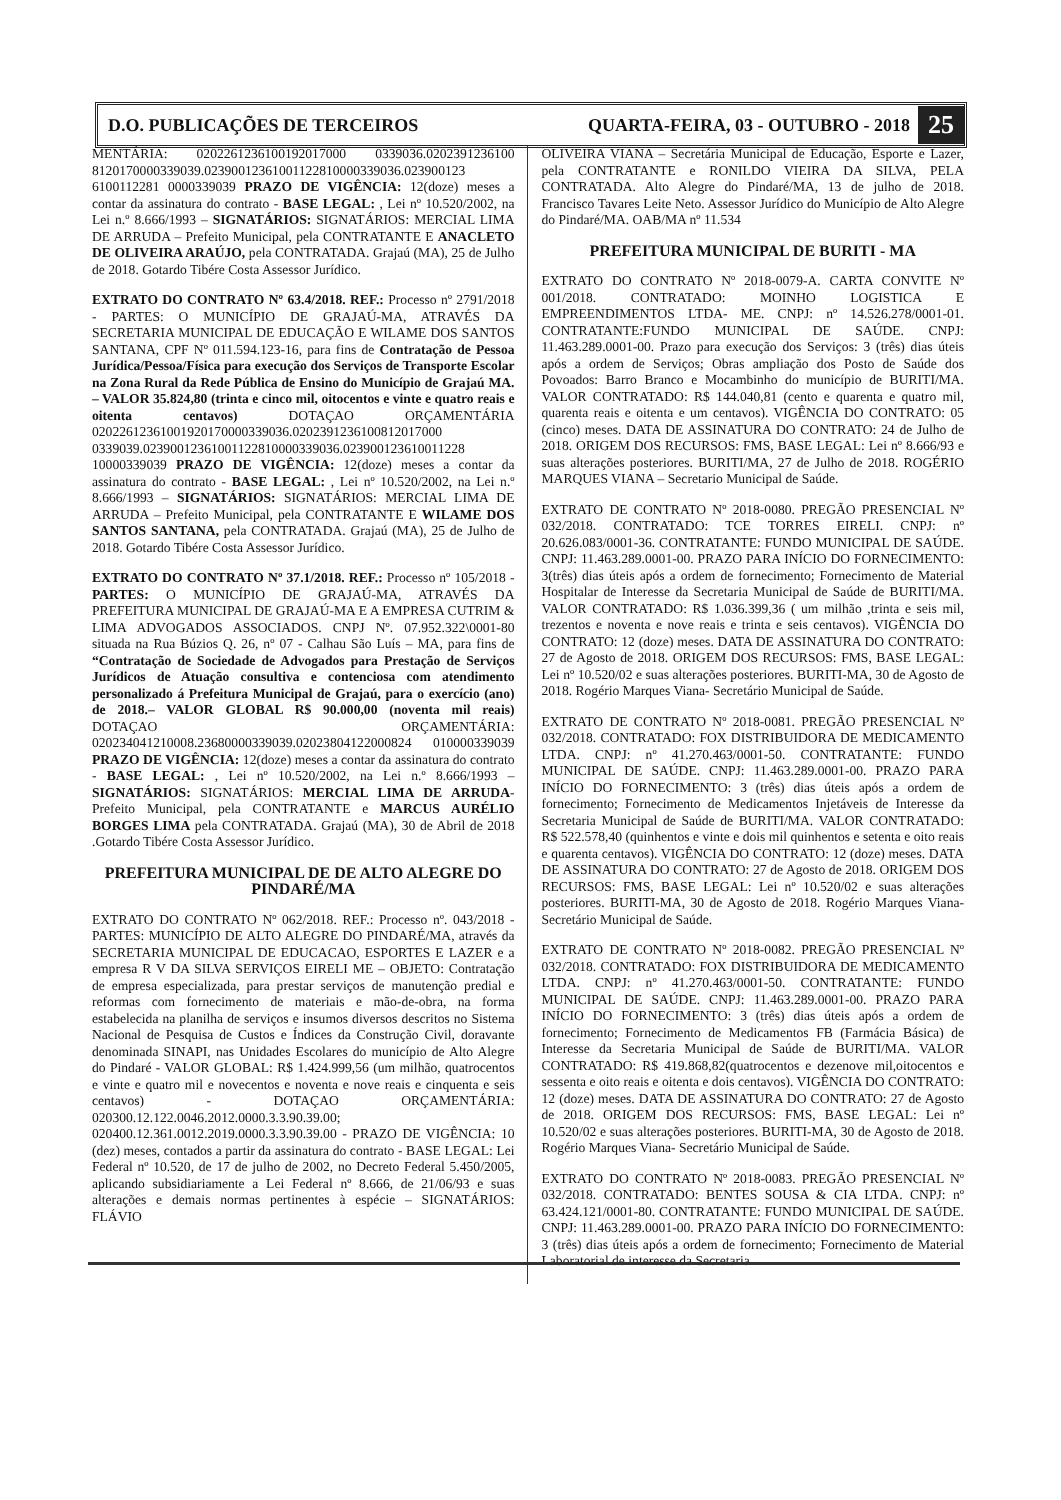D.O. PUBLICAÇÕES DE TERCEIROS QUARTA-FEIRA, 03 - OUTUBRO - 2018 25
MENTÁRIA: 0202261236100192017000 0339036.0202391236100 8120170000339039.02390012361001122810000339036.023900123 6100112281 0000339039 PRAZO DE VIGÊNCIA: 12(doze) meses a contar da assinatura do contrato - BASE LEGAL: , Lei nº 10.520/2002, na Lei n.º 8.666/1993 – SIGNATÁRIOS: SIGNATÁRIOS: MERCIAL LIMA DE ARRUDA – Prefeito Municipal, pela CONTRATANTE E ANACLETO DE OLIVEIRA ARAÚJO, pela CONTRATADA. Grajaú (MA), 25 de Julho de 2018. Gotardo Tibére Costa Assessor Jurídico.
EXTRATO DO CONTRATO Nº 63.4/2018. REF.: Processo nº 2791/2018 - PARTES: O MUNICÍPIO DE GRAJAÚ-MA, ATRAVÉS DA SECRETARIA MUNICIPAL DE EDUCAÇÃO E WILAME DOS SANTOS SANTANA, CPF Nº 011.594.123-16, para fins de Contratação de Pessoa Jurídica/Pessoa/Física para execução dos Serviços de Transporte Escolar na Zona Rural da Rede Pública de Ensino do Município de Grajaú MA. – VALOR 35.824,80 (trinta e cinco mil, oitocentos e vinte e quatro reais e oitenta centavos) DOTAÇAO ORÇAMENTÁRIA 02022612361001920170000339036.0202391236100812017000 0339039.02390012361001122810000339036.023900123610011228 10000339039 PRAZO DE VIGÊNCIA: 12(doze) meses a contar da assinatura do contrato - BASE LEGAL: , Lei nº 10.520/2002, na Lei n.º 8.666/1993 – SIGNATÁRIOS: SIGNATÁRIOS: MERCIAL LIMA DE ARRUDA – Prefeito Municipal, pela CONTRATANTE E WILAME DOS SANTOS SANTANA, pela CONTRATADA. Grajaú (MA), 25 de Julho de 2018. Gotardo Tibére Costa Assessor Jurídico.
EXTRATO DO CONTRATO Nº 37.1/2018. REF.: Processo nº 105/2018 - PARTES: O MUNICÍPIO DE GRAJAÚ-MA, ATRAVÉS DA PREFEITURA MUNICIPAL DE GRAJAÚ-MA E A EMPRESA CUTRIM & LIMA ADVOGADOS ASSOCIADOS. CNPJ Nº. 07.952.322\0001-80 situada na Rua Búzios Q. 26, nº 07 - Calhau São Luís – MA, para fins de “Contratação de Sociedade de Advogados para Prestação de Serviços Jurídicos de Atuação consultiva e contenciosa com atendimento personalizado á Prefeitura Municipal de Grajaú, para o exercício (ano) de 2018.– VALOR GLOBAL R$ 90.000,00 (noventa mil reais) DOTAÇAO ORÇAMENTÁRIA: 020234041210008.23680000339039.02023804122000824 010000339039 PRAZO DE VIGÊNCIA: 12(doze) meses a contar da assinatura do contrato - BASE LEGAL: , Lei nº 10.520/2002, na Lei n.º 8.666/1993 – SIGNATÁRIOS: SIGNATÁRIOS: MERCIAL LIMA DE ARRUDA-Prefeito Municipal, pela CONTRATANTE e MARCUS AURÉLIO BORGES LIMA pela CONTRATADA. Grajaú (MA), 30 de Abril de 2018 .Gotardo Tibére Costa Assessor Jurídico.
PREFEITURA MUNICIPAL DE DE ALTO ALEGRE DO PINDARÉ/MA
EXTRATO DO CONTRATO Nº 062/2018. REF.: Processo nº. 043/2018 - PARTES: MUNICÍPIO DE ALTO ALEGRE DO PINDARÉ/MA, através da SECRETARIA MUNICIPAL DE EDUCACAO, ESPORTES E LAZER e a empresa R V DA SILVA SERVIÇOS EIRELI ME – OBJETO: Contratação de empresa especializada, para prestar serviços de manutenção predial e reformas com fornecimento de materiais e mão-de-obra, na forma estabelecida na planilha de serviços e insumos diversos descritos no Sistema Nacional de Pesquisa de Custos e Índices da Construção Civil, doravante denominada SINAPI, nas Unidades Escolares do município de Alto Alegre do Pindaré - VALOR GLOBAL: R$ 1.424.999,56 (um milhão, quatrocentos e vinte e quatro mil e novecentos e noventa e nove reais e cinquenta e seis centavos) - DOTAÇAO ORÇAMENTÁRIA: 020300.12.122.0046.2012.0000.3.3.90.39.00; 020400.12.361.0012.2019.0000.3.3.90.39.00 - PRAZO DE VIGÊNCIA: 10 (dez) meses, contados a partir da assinatura do contrato - BASE LEGAL: Lei Federal nº 10.520, de 17 de julho de 2002, no Decreto Federal 5.450/2005, aplicando subsidiariamente a Lei Federal nº 8.666, de 21/06/93 e suas alterações e demais normas pertinentes à espécie – SIGNATÁRIOS: FLÁVIO
OLIVEIRA VIANA – Secretária Municipal de Educação, Esporte e Lazer, pela CONTRATANTE e RONILDO VIEIRA DA SILVA, PELA CONTRATADA. Alto Alegre do Pindaré/MA, 13 de julho de 2018. Francisco Tavares Leite Neto. Assessor Jurídico do Município de Alto Alegre do Pindaré/MA. OAB/MA nº 11.534
PREFEITURA MUNICIPAL DE BURITI - MA
EXTRATO DO CONTRATO Nº 2018-0079-A. CARTA CONVITE Nº 001/2018. CONTRATADO: MOINHO LOGISTICA E EMPREENDIMENTOS LTDA- ME. CNPJ: nº 14.526.278/0001-01. CONTRATANTE:FUNDO MUNICIPAL DE SAÚDE. CNPJ: 11.463.289.0001-00. Prazo para execução dos Serviços: 3 (três) dias úteis após a ordem de Serviços; Obras ampliação dos Posto de Saúde dos Povoados: Barro Branco e Mocambinho do município de BURITI/MA. VALOR CONTRATADO: R$ 144.040,81 (cento e quarenta e quatro mil, quarenta reais e oitenta e um centavos). VIGÊNCIA DO CONTRATO: 05 (cinco) meses. DATA DE ASSINATURA DO CONTRATO: 24 de Julho de 2018. ORIGEM DOS RECURSOS: FMS, BASE LEGAL: Lei nº 8.666/93 e suas alterações posteriores. BURITI/MA, 27 de Julho de 2018. ROGÉRIO MARQUES VIANA – Secretario Municipal de Saúde.
EXTRATO DE CONTRATO Nº 2018-0080. PREGÃO PRESENCIAL Nº 032/2018. CONTRATADO: TCE TORRES EIRELI. CNPJ: nº 20.626.083/0001-36. CONTRATANTE: FUNDO MUNICIPAL DE SAÚDE. CNPJ: 11.463.289.0001-00. PRAZO PARA INÍCIO DO FORNECIMENTO: 3(três) dias úteis após a ordem de fornecimento; Fornecimento de Material Hospitalar de Interesse da Secretaria Municipal de Saúde de BURITI/MA. VALOR CONTRATADO: R$ 1.036.399,36 ( um milhão ,trinta e seis mil, trezentos e noventa e nove reais e trinta e seis centavos). VIGÊNCIA DO CONTRATO: 12 (doze) meses. DATA DE ASSINATURA DO CONTRATO: 27 de Agosto de 2018. ORIGEM DOS RECURSOS: FMS, BASE LEGAL: Lei nº 10.520/02 e suas alterações posteriores. BURITI-MA, 30 de Agosto de 2018. Rogério Marques Viana- Secretário Municipal de Saúde.
EXTRATO DE CONTRATO Nº 2018-0081. PREGÃO PRESENCIAL Nº 032/2018. CONTRATADO: FOX DISTRIBUIDORA DE MEDICAMENTO LTDA. CNPJ: nº 41.270.463/0001-50. CONTRATANTE: FUNDO MUNICIPAL DE SAÚDE. CNPJ: 11.463.289.0001-00. PRAZO PARA INÍCIO DO FORNECIMENTO: 3 (três) dias úteis após a ordem de fornecimento; Fornecimento de Medicamentos Injetáveis de Interesse da Secretaria Municipal de Saúde de BURITI/MA. VALOR CONTRATADO: R$ 522.578,40 (quinhentos e vinte e dois mil quinhentos e setenta e oito reais e quarenta centavos). VIGÊNCIA DO CONTRATO: 12 (doze) meses. DATA DE ASSINATURA DO CONTRATO: 27 de Agosto de 2018. ORIGEM DOS RECURSOS: FMS, BASE LEGAL: Lei nº 10.520/02 e suas alterações posteriores. BURITI-MA, 30 de Agosto de 2018. Rogério Marques Viana- Secretário Municipal de Saúde.
EXTRATO DE CONTRATO Nº 2018-0082. PREGÃO PRESENCIAL Nº 032/2018. CONTRATADO: FOX DISTRIBUIDORA DE MEDICAMENTO LTDA. CNPJ: nº 41.270.463/0001-50. CONTRATANTE: FUNDO MUNICIPAL DE SAÚDE. CNPJ: 11.463.289.0001-00. PRAZO PARA INÍCIO DO FORNECIMENTO: 3 (três) dias úteis após a ordem de fornecimento; Fornecimento de Medicamentos FB (Farmácia Básica) de Interesse da Secretaria Municipal de Saúde de BURITI/MA. VALOR CONTRATADO: R$ 419.868,82(quatrocentos e dezenove mil,oitocentos e sessenta e oito reais e oitenta e dois centavos). VIGÊNCIA DO CONTRATO: 12 (doze) meses. DATA DE ASSINATURA DO CONTRATO: 27 de Agosto de 2018. ORIGEM DOS RECURSOS: FMS, BASE LEGAL: Lei nº 10.520/02 e suas alterações posteriores. BURITI-MA, 30 de Agosto de 2018. Rogério Marques Viana- Secretário Municipal de Saúde.
EXTRATO DO CONTRATO Nº 2018-0083. PREGÃO PRESENCIAL Nº 032/2018. CONTRATADO: BENTES SOUSA & CIA LTDA. CNPJ: nº 63.424.121/0001-80. CONTRATANTE: FUNDO MUNICIPAL DE SAÚDE. CNPJ: 11.463.289.0001-00. PRAZO PARA INÍCIO DO FORNECIMENTO: 3 (três) dias úteis após a ordem de fornecimento; Fornecimento de Material Laboratorial de interesse da Secretaria